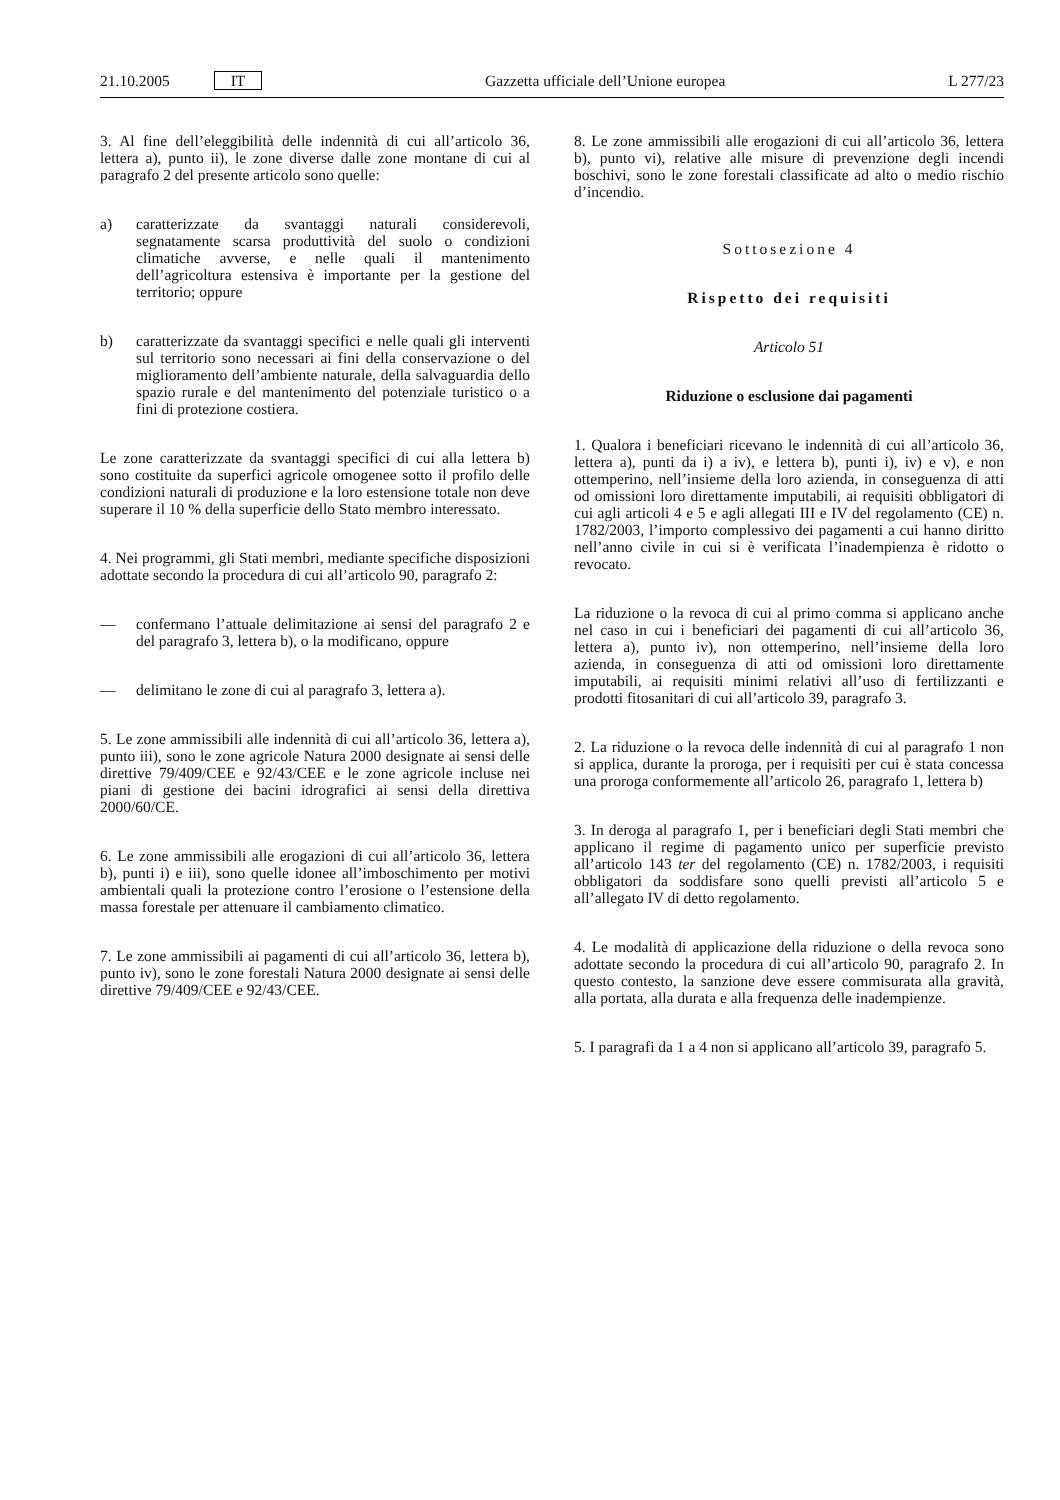21.10.2005 IT Gazzetta ufficiale dell’Unione europea L 277/23
3. Al fine dell’eleggibilità delle indennità di cui all’articolo 36, lettera a), punto ii), le zone diverse dalle zone montane di cui al paragrafo 2 del presente articolo sono quelle:
a) caratterizzate da svantaggi naturali considerevoli, segnatamente scarsa produttività del suolo o condizioni climatiche avverse, e nelle quali il mantenimento dell’agricoltura estensiva è importante per la gestione del territorio; oppure
b) caratterizzate da svantaggi specifici e nelle quali gli interventi sul territorio sono necessari ai fini della conservazione o del miglioramento dell’ambiente naturale, della salvaguardia dello spazio rurale e del mantenimento del potenziale turistico o a fini di protezione costiera.
Le zone caratterizzate da svantaggi specifici di cui alla lettera b) sono costituite da superfici agricole omogenee sotto il profilo delle condizioni naturali di produzione e la loro estensione totale non deve superare il 10 % della superficie dello Stato membro interessato.
4. Nei programmi, gli Stati membri, mediante specifiche disposizioni adottate secondo la procedura di cui all’articolo 90, paragrafo 2:
— confermano l’attuale delimitazione ai sensi del paragrafo 2 e del paragrafo 3, lettera b), o la modificano, oppure
— delimitano le zone di cui al paragrafo 3, lettera a).
5. Le zone ammissibili alle indennità di cui all’articolo 36, lettera a), punto iii), sono le zone agricole Natura 2000 designate ai sensi delle direttive 79/409/CEE e 92/43/CEE e le zone agricole incluse nei piani di gestione dei bacini idrografici ai sensi della direttiva 2000/60/CE.
6. Le zone ammissibili alle erogazioni di cui all’articolo 36, lettera b), punti i) e iii), sono quelle idonee all’imboschimento per motivi ambientali quali la protezione contro l’erosione o l’estensione della massa forestale per attenuare il cambiamento climatico.
7. Le zone ammissibili ai pagamenti di cui all’articolo 36, lettera b), punto iv), sono le zone forestali Natura 2000 designate ai sensi delle direttive 79/409/CEE e 92/43/CEE.
8. Le zone ammissibili alle erogazioni di cui all’articolo 36, lettera b), punto vi), relative alle misure di prevenzione degli incendi boschivi, sono le zone forestali classificate ad alto o medio rischio d’incendio.
Sottosezione 4
Rispetto dei requisiti
Articolo 51
Riduzione o esclusione dai pagamenti
1. Qualora i beneficiari ricevano le indennità di cui all’articolo 36, lettera a), punti da i) a iv), e lettera b), punti i), iv) e v), e non ottemperino, nell’insieme della loro azienda, in conseguenza di atti od omissioni loro direttamente imputabili, ai requisiti obbligatori di cui agli articoli 4 e 5 e agli allegati III e IV del regolamento (CE) n. 1782/2003, l’importo complessivo dei pagamenti a cui hanno diritto nell’anno civile in cui si è verificata l’inadempienza è ridotto o revocato.
La riduzione o la revoca di cui al primo comma si applicano anche nel caso in cui i beneficiari dei pagamenti di cui all’articolo 36, lettera a), punto iv), non ottemperino, nell’insieme della loro azienda, in conseguenza di atti od omissioni loro direttamente imputabili, ai requisiti minimi relativi all’uso di fertilizzanti e prodotti fitosanitari di cui all’articolo 39, paragrafo 3.
2. La riduzione o la revoca delle indennità di cui al paragrafo 1 non si applica, durante la proroga, per i requisiti per cui è stata concessa una proroga conformemente all’articolo 26, paragrafo 1, lettera b)
3. In deroga al paragrafo 1, per i beneficiari degli Stati membri che applicano il regime di pagamento unico per superficie previsto all’articolo 143 ter del regolamento (CE) n. 1782/2003, i requisiti obbligatori da soddisfare sono quelli previsti all’articolo 5 e all’allegato IV di detto regolamento.
4. Le modalità di applicazione della riduzione o della revoca sono adottate secondo la procedura di cui all’articolo 90, paragrafo 2. In questo contesto, la sanzione deve essere commisurata alla gravità, alla portata, alla durata e alla frequenza delle inadempienze.
5. I paragrafi da 1 a 4 non si applicano all’articolo 39, paragrafo 5.